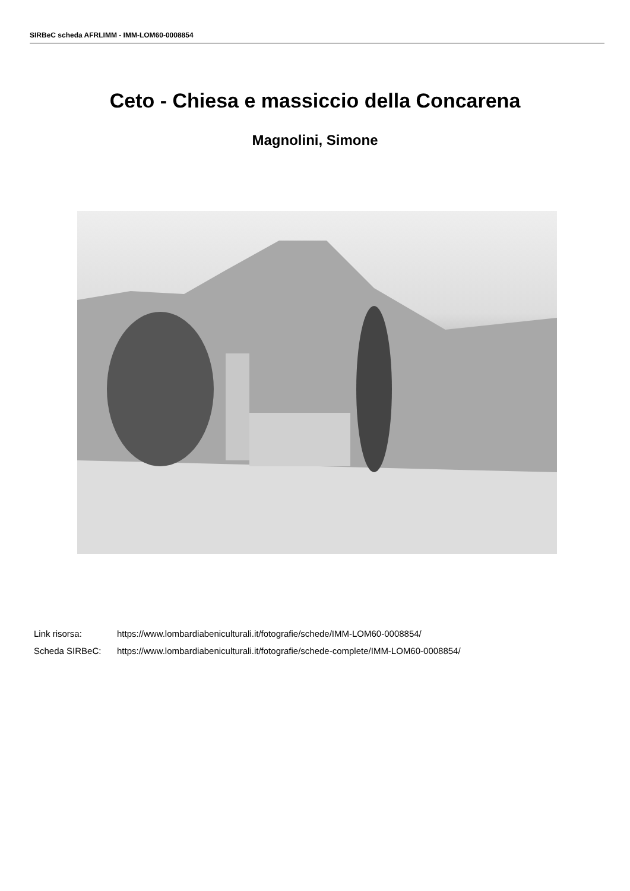SIRBeC scheda AFRLIMM - IMM-LOM60-0008854
Ceto - Chiesa e massiccio della Concarena
Magnolini, Simone
Link risorsa: https://www.lombardiabeniculturali.it/fotografie/schede/IMM-LOM60-0008854/
Scheda SIRBeC: https://www.lombardiabeniculturali.it/fotografie/schede-complete/IMM-LOM60-0008854/